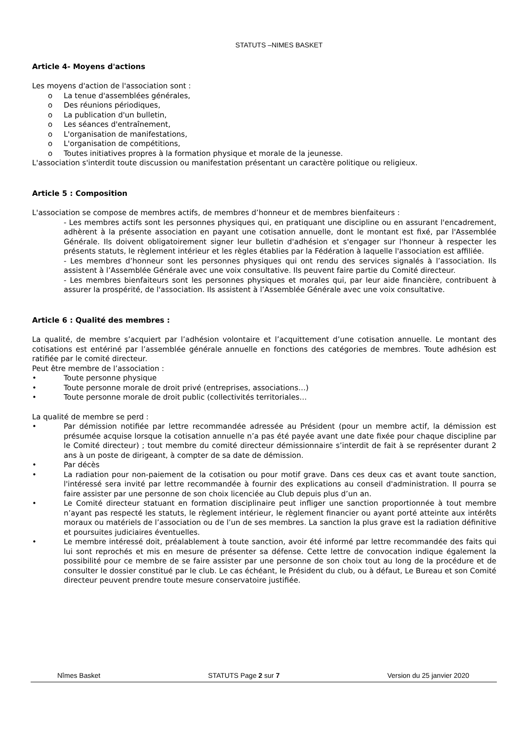STATUTS –NIMES BASKET
Article 4- Moyens d'actions
Les moyens d'action de l'association sont :
o La tenue d'assemblées générales,
o Des réunions périodiques,
o La publication d'un bulletin,
o Les séances d'entraînement,
o L'organisation de manifestations,
o L'organisation de compétitions,
o Toutes initiatives propres à la formation physique et morale de la jeunesse.
L'association s'interdit toute discussion ou manifestation présentant un caractère politique ou religieux.
Article 5 : Composition
L'association se compose de membres actifs, de membres d’honneur et de membres bienfaiteurs :
- Les membres actifs sont les personnes physiques qui, en pratiquant une discipline ou en assurant l'encadrement, adhèrent à la présente association en payant une cotisation annuelle, dont le montant est fixé, par l'Assemblée Générale. Ils doivent obligatoirement signer leur bulletin d'adhésion et s'engager sur l'honneur à respecter les présents statuts, le règlement intérieur et les règles établies par la Fédération à laquelle l'association est affiliée.
- Les membres d’honneur sont les personnes physiques qui ont rendu des services signalés à l’association. Ils assistent à l’Assemblée Générale avec une voix consultative. Ils peuvent faire partie du Comité directeur.
- Les membres bienfaiteurs sont les personnes physiques et morales qui, par leur aide financière, contribuent à assurer la prospérité, de l'association. Ils assistent à l’Assemblée Générale avec une voix consultative.
Article 6 : Qualité des membres :
La qualité, de membre s’acquiert par l’adhésion volontaire et l’acquittement d’une cotisation annuelle. Le montant des cotisations est entériné par l’assemblée générale annuelle en fonctions des catégories de membres. Toute adhésion est ratifiée par le comité directeur.
Peut être membre de l’association :
• Toute personne physique
• Toute personne morale de droit privé (entreprises, associations…)
• Toute personne morale de droit public (collectivités territoriales…
La qualité de membre se perd :
• Par démission notifiée par lettre recommandée adressée au Président (pour un membre actif, la démission est présumée acquise lorsque la cotisation annuelle n’a pas été payée avant une date fixée pour chaque discipline par le Comité directeur) ; tout membre du comité directeur démissionnaire s’interdit de fait à se représenter durant 2 ans à un poste de dirigeant, à compter de sa date de démission.
• Par décès
• La radiation pour non-paiement de la cotisation ou pour motif grave. Dans ces deux cas et avant toute sanction, l'intéressé sera invité par lettre recommandée à fournir des explications au conseil d'administration. Il pourra se faire assister par une personne de son choix licenciée au Club depuis plus d’un an.
• Le Comité directeur statuant en formation disciplinaire peut infliger une sanction proportionnée à tout membre n’ayant pas respecté les statuts, le règlement intérieur, le règlement financier ou ayant porté atteinte aux intérêts moraux ou matériels de l’association ou de l’un de ses membres. La sanction la plus grave est la radiation définitive et poursuites judiciaires éventuelles.
• Le membre intéressé doit, préalablement à toute sanction, avoir été informé par lettre recommandée des faits qui lui sont reprochés et mis en mesure de présenter sa défense. Cette lettre de convocation indique également la possibilité pour ce membre de se faire assister par une personne de son choix tout au long de la procédure et de consulter le dossier constitué par le club. Le cas échéant, le Président du club, ou à défaut, Le Bureau et son Comité directeur peuvent prendre toute mesure conservatoire justifiée.
Nîmes Basket STATUTS Page 2 sur 7 Version du 25 janvier 2020